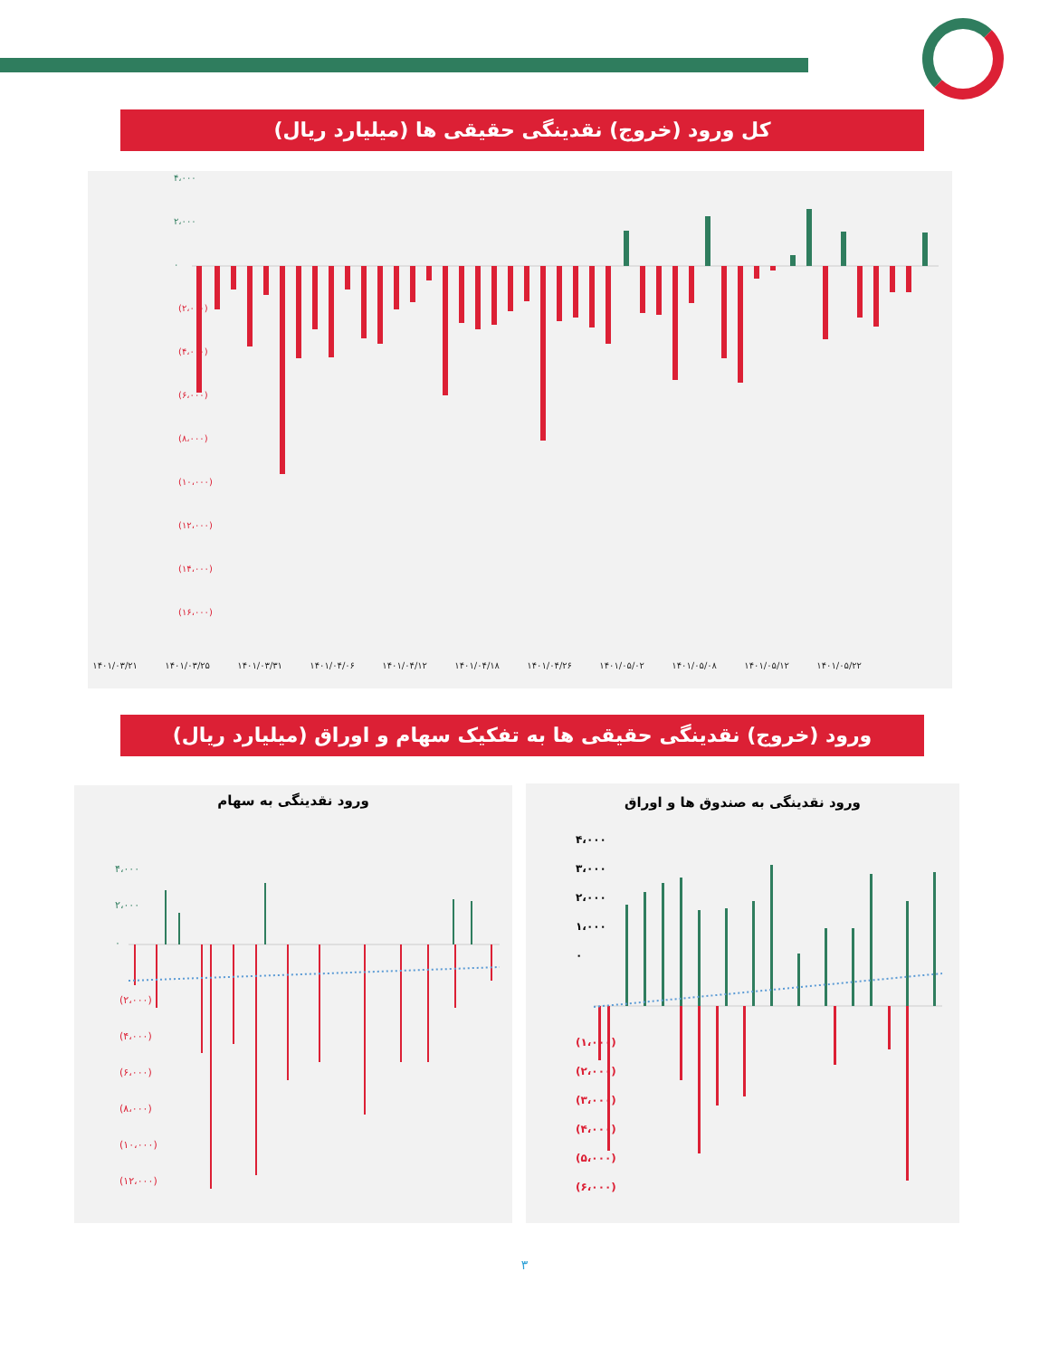کل ورود (خروج) نقدینگی حقیقی ها (میلیارد ریال)
(۲،۰۰۰)
(۴،۰۰۰)
(۶،۰۰۰)
(۸،۰۰۰)
(۱۰،۰۰۰)
(۱۲،۰۰۰)
(۱۴،۰۰۰)
(۱۶،۰۰۰)
۴،۰۰۰
۲،۰۰۰
۰
۱۴۰۱/۰۳/۲۱
۱۴۰۱/۰۳/۲۵
۱۴۰۱/۰۳/۳۱
۱۴۰۱/۰۴/۰۶
۱۴۰۱/۰۴/۱۲
۱۴۰۱/۰۴/۱۸
۱۴۰۱/۰۴/۲۶
۱۴۰۱/۰۵/۰۲
۱۴۰۱/۰۵/۰۸
۱۴۰۱/۰۵/۱۲
۱۴۰۱/۰۵/۲۲
ورود (خروج) نقدینگی حقیقی ها به تفکیک سهام و اوراق (میلیارد ریال)
ورود نقدینگی به صندوق ها و اوراق
(۱،۰۰۰)
(۲،۰۰۰)
(۳،۰۰۰)
(۴،۰۰۰)
(۵،۰۰۰)
(۶،۰۰۰)
۴،۰۰۰
۳،۰۰۰
۲،۰۰۰
۱،۰۰۰
۰
ورود نقدینگی به سهام
(۲،۰۰۰)
(۴،۰۰۰)
(۶،۰۰۰)
(۸،۰۰۰)
(۱۰،۰۰۰)
(۱۲،۰۰۰)
۴،۰۰۰
۲،۰۰۰
۰
۳